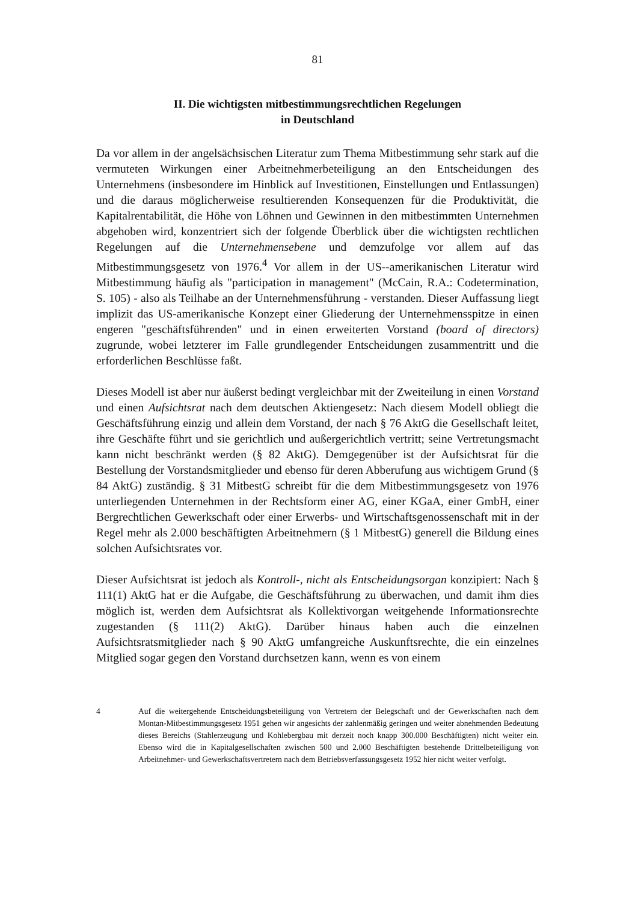81
II. Die wichtigsten mitbestimmungsrechtlichen Regelungen
in Deutschland
Da vor allem in der angelsächsischen Literatur zum Thema Mitbestimmung sehr stark auf die vermuteten Wirkungen einer Arbeitnehmerbeteiligung an den Entscheidungen des Unternehmens (insbesondere im Hinblick auf Investitionen, Einstellungen und Entlassungen) und die daraus möglicherweise resultierenden Konsequenzen für die Produktivität, die Kapitalrentabilität, die Höhe von Löhnen und Gewinnen in den mitbestimmten Unternehmen abgehoben wird, konzentriert sich der folgende Überblick über die wichtigsten rechtlichen Regelungen auf die Unternehmensebene und demzufolge vor allem auf das Mitbestimmungsgesetz von 1976.<sup>4</sup> Vor allem in der US--amerikanischen Literatur wird Mitbestimmung häufig als "participation in management" (McCain, R.A.: Codetermination, S. 105) - also als Teilhabe an der Unternehmensführung - verstanden. Dieser Auffassung liegt implizit das US-amerikanische Konzept einer Gliederung der Unternehmensspitze in einen engeren "geschäftsführenden" und in einen erweiterten Vorstand (board of directors) zugrunde, wobei letzterer im Falle grundlegender Entscheidungen zusammentritt und die erforderlichen Beschlüsse faßt.
Dieses Modell ist aber nur äußerst bedingt vergleichbar mit der Zweiteilung in einen Vorstand und einen Aufsichtsrat nach dem deutschen Aktiengesetz: Nach diesem Modell obliegt die Geschäftsführung einzig und allein dem Vorstand, der nach § 76 AktG die Gesellschaft leitet, ihre Geschäfte führt und sie gerichtlich und außergerichtlich vertritt; seine Vertretungsmacht kann nicht beschränkt werden (§ 82 AktG). Demgegenüber ist der Aufsichtsrat für die Bestellung der Vorstandsmitglieder und ebenso für deren Abberufung aus wichtigem Grund (§ 84 AktG) zuständig. § 31 MitbestG schreibt für die dem Mitbestimmungsgesetz von 1976 unterliegenden Unternehmen in der Rechtsform einer AG, einer KGaA, einer GmbH, einer Bergrechtlichen Gewerkschaft oder einer Erwerbs- und Wirtschaftsgenossenschaft mit in der Regel mehr als 2.000 beschäftigten Arbeitnehmern (§ 1 MitbestG) generell die Bildung eines solchen Aufsichtsrates vor.
Dieser Aufsichtsrat ist jedoch als Kontroll-, nicht als Entscheidungsorgan konzipiert: Nach § 111(1) AktG hat er die Aufgabe, die Geschäftsführung zu überwachen, und damit ihm dies möglich ist, werden dem Aufsichtsrat als Kollektivorgan weitgehende Informationsrechte zugestanden (§ 111(2) AktG). Darüber hinaus haben auch die einzelnen Aufsichtsratsmitglieder nach § 90 AktG umfangreiche Auskunftsrechte, die ein einzelnes Mitglied sogar gegen den Vorstand durchsetzen kann, wenn es von einem
4 Auf die weitergehende Entscheidungsbeteiligung von Vertretern der Belegschaft und der Gewerkschaften nach dem Montan-Mitbestimmungsgesetz 1951 gehen wir angesichts der zahlenmäßig geringen und weiter abnehmenden Bedeutung dieses Bereichs (Stahlerzeugung und Kohlebergbau mit derzeit noch knapp 300.000 Beschäftigten) nicht weiter ein. Ebenso wird die in Kapitalgesellschaften zwischen 500 und 2.000 Beschäftigten bestehende Drittelbeteiligung von Arbeitnehmer- und Gewerkschaftsvertretern nach dem Betriebsverfassungsgesetz 1952 hier nicht weiter verfolgt.